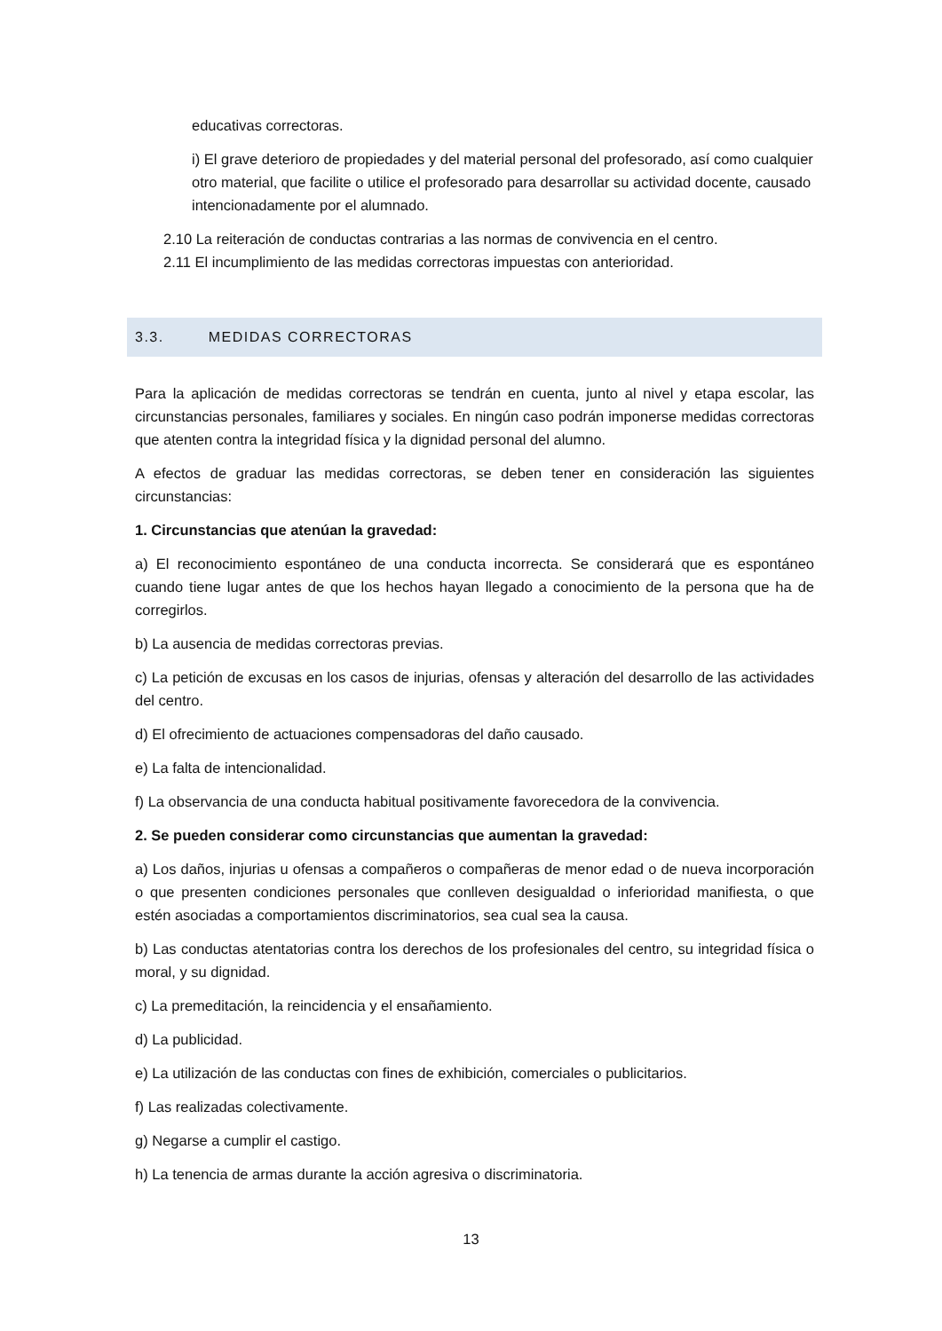educativas correctoras.
i) El grave deterioro de propiedades y del material personal del profesorado, así como cualquier otro material, que facilite o utilice el profesorado para desarrollar su actividad docente, causado intencionadamente por el alumnado.
2.10 La reiteración de conductas contrarias a las normas de convivencia en el centro.
2.11 El incumplimiento de las medidas correctoras impuestas con anterioridad.
3.3. MEDIDAS CORRECTORAS
Para la aplicación de medidas correctoras se tendrán en cuenta, junto al nivel y etapa escolar, las circunstancias personales, familiares y sociales. En ningún caso podrán imponerse medidas correctoras que atenten contra la integridad física y la dignidad personal del alumno.
A efectos de graduar las medidas correctoras, se deben tener en consideración las siguientes circunstancias:
1. Circunstancias que atenúan la gravedad:
a) El reconocimiento espontáneo de una conducta incorrecta. Se considerará que es espontáneo cuando tiene lugar antes de que los hechos hayan llegado a conocimiento de la persona que ha de corregirlos.
b) La ausencia de medidas correctoras previas.
c) La petición de excusas en los casos de injurias, ofensas y alteración del desarrollo de las actividades del centro.
d) El ofrecimiento de actuaciones compensadoras del daño causado.
e) La falta de intencionalidad.
f) La observancia de una conducta habitual positivamente favorecedora de la convivencia.
2. Se pueden considerar como circunstancias que aumentan la gravedad:
a) Los daños, injurias u ofensas a compañeros o compañeras de menor edad o de nueva incorporación o que presenten condiciones personales que conlleven desigualdad o inferioridad manifiesta, o que estén asociadas a comportamientos discriminatorios, sea cual sea la causa.
b) Las conductas atentatorias contra los derechos de los profesionales del centro, su integridad física o moral, y su dignidad.
c) La premeditación, la reincidencia y el ensañamiento.
d) La publicidad.
e) La utilización de las conductas con fines de exhibición, comerciales o publicitarios.
f) Las realizadas colectivamente.
g) Negarse a cumplir el castigo.
h) La tenencia de armas durante la acción agresiva o discriminatoria.
13